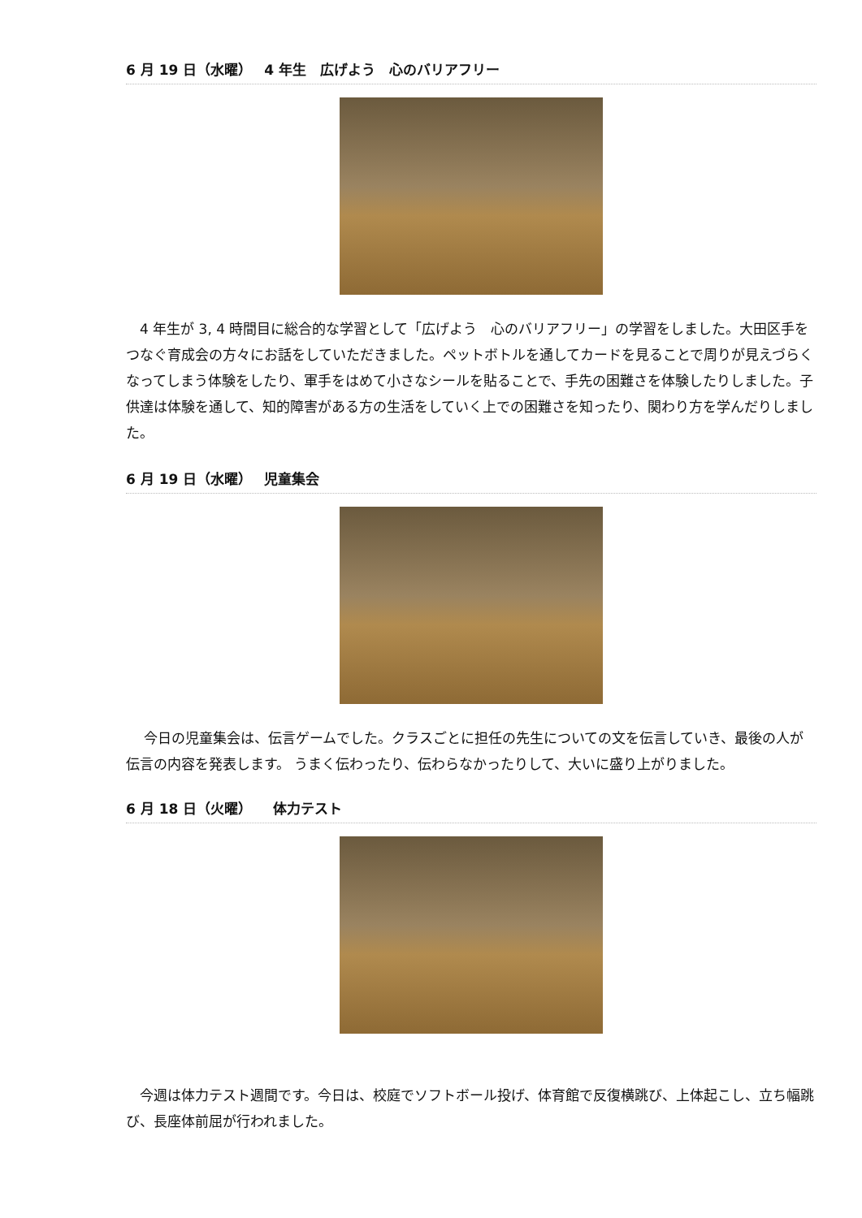6 月 19 日（水曜）　 4 年生　広げよう　心のバリアフリー
　4 年生が 3, 4 時間目に総合的な学習として「広げよう　心のバリアフリー」の学習をしました。大田区手をつなぐ育成会の方々にお話をしていただきました。ペットボトルを通してカードを見ることで周りが見えづらくなってしまう体験をしたり、軍手をはめて小さなシールを貼ることで、手先の困難さを体験したりしました。子供達は体験を通して、知的障害がある方の生活をしていく上での困難さを知ったり、関わり方を学んだりしました。
6 月 19 日（水曜）　 児童集会
　 今日の児童集会は、伝言ゲームでした。クラスごとに担任の先生についての文を伝言していき、最後の人が伝言の内容を発表します。 うまく伝わったり、伝わらなかったりして、大いに盛り上がりました。
6 月 18 日（火曜）　　体力テスト
　今週は体力テスト週間です。今日は、校庭でソフトボール投げ、体育館で反復横跳び、上体起こし、立ち幅跳び、長座体前屈が行われました。